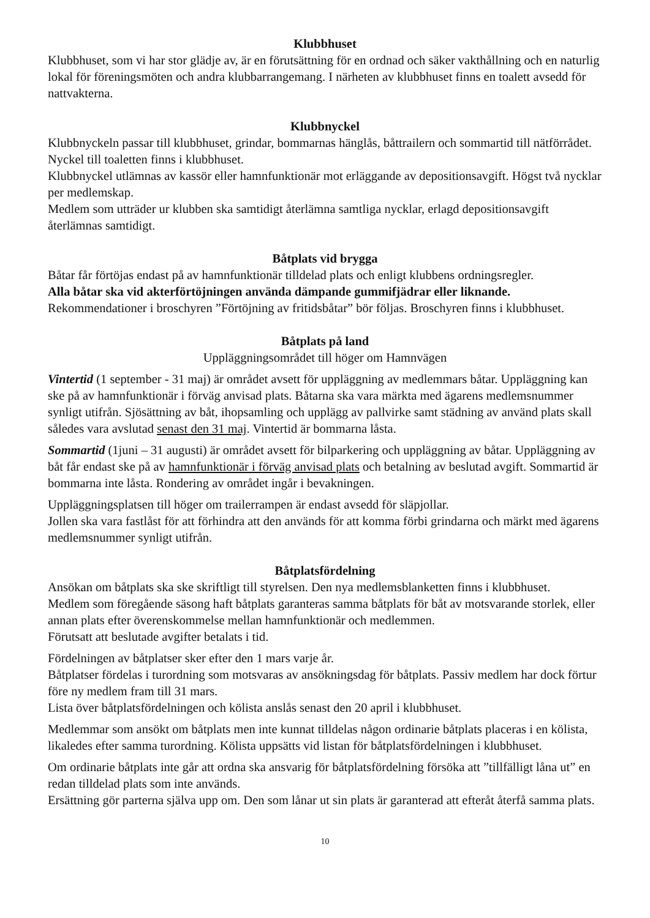Klubbhuset
Klubbhuset, som vi har stor glädje av, är en förutsättning för en ordnad och säker vakthållning och en naturlig lokal för föreningsmöten och andra klubbarrangemang. I närheten av klubbhuset finns en toalett avsedd för nattvakterna.
Klubbnyckel
Klubbnyckeln passar till klubbhuset, grindar, bommarnas hänglås, båttrailern och sommartid till nätförrådet. Nyckel till toaletten finns i klubbhuset.
Klubbnyckel utlämnas av kassör eller hamnfunktionär mot erläggande av depositionsavgift. Högst två nycklar per medlemskap.
Medlem som utträder ur klubben ska samtidigt återlämna samtliga nycklar, erlagd depositionsavgift återlämnas samtidigt.
Båtplats vid brygga
Båtar får förtöjas endast på av hamnfunktionär tilldelad plats och enligt klubbens ordningsregler.
Alla båtar ska vid akterförtöjningen använda dämpande gummifjädrar eller liknande.
Rekommendationer i broschyren ”Förtöjning av fritidsbåtar” bör följas. Broschyren finns i klubbhuset.
Båtplats på land
Uppläggningsområdet till höger om Hamnvägen
Vintertid (1 september - 31 maj) är området avsett för uppläggning av medlemmars båtar. Uppläggning kan ske på av hamnfunktionär i förväg anvisad plats. Båtarna ska vara märkta med ägarens medlemsnummer synligt utifrån. Sjösättning av båt, ihopsamling och upplägg av pallvirke samt städning av använd plats skall således vara avslutad senast den 31 maj. Vintertid är bommarna låsta.
Sommartid (1juni – 31 augusti) är området avsett för bilparkering och uppläggning av båtar. Uppläggning av båt får endast ske på av hamnfunktionär i förväg anvisad plats och betalning av beslutad avgift. Sommartid är bommarna inte låsta. Rondering av området ingår i bevakningen.
Uppläggningsplatsen till höger om trailerrampen är endast avsedd för släpjollar.
Jollen ska vara fastlåst för att förhindra att den används för att komma förbi grindarna och märkt med ägarens medlemsnummer synligt utifrån.
Båtplatsfördelning
Ansökan om båtplats ska ske skriftligt till styrelsen. Den nya medlemsblanketten finns i klubbhuset.
Medlem som föregående säsong haft båtplats garanteras samma båtplats för båt av motsvarande storlek, eller annan plats efter överenskommelse mellan hamnfunktionär och medlemmen.
Förutsatt att beslutade avgifter betalats i tid.
Fördelningen av båtplatser sker efter den 1 mars varje år.
Båtplatser fördelas i turordning som motsvaras av ansökningsdag för båtplats. Passiv medlem har dock förtur före ny medlem fram till 31 mars.
Lista över båtplatsfördelningen och kölista anslås senast den 20 april i klubbhuset.
Medlemmar som ansökt om båtplats men inte kunnat tilldelas någon ordinarie båtplats placeras i en kölista, likaledes efter samma turordning. Kölista uppsätts vid listan för båtplatsfördelningen i klubbhuset.
Om ordinarie båtplats inte går att ordna ska ansvarig för båtplatsfördelning försöka att ”tillfälligt låna ut” en redan tilldelad plats som inte används.
Ersättning gör parterna själva upp om. Den som lånar ut sin plats är garanterad att efteråt återfå samma plats.
10